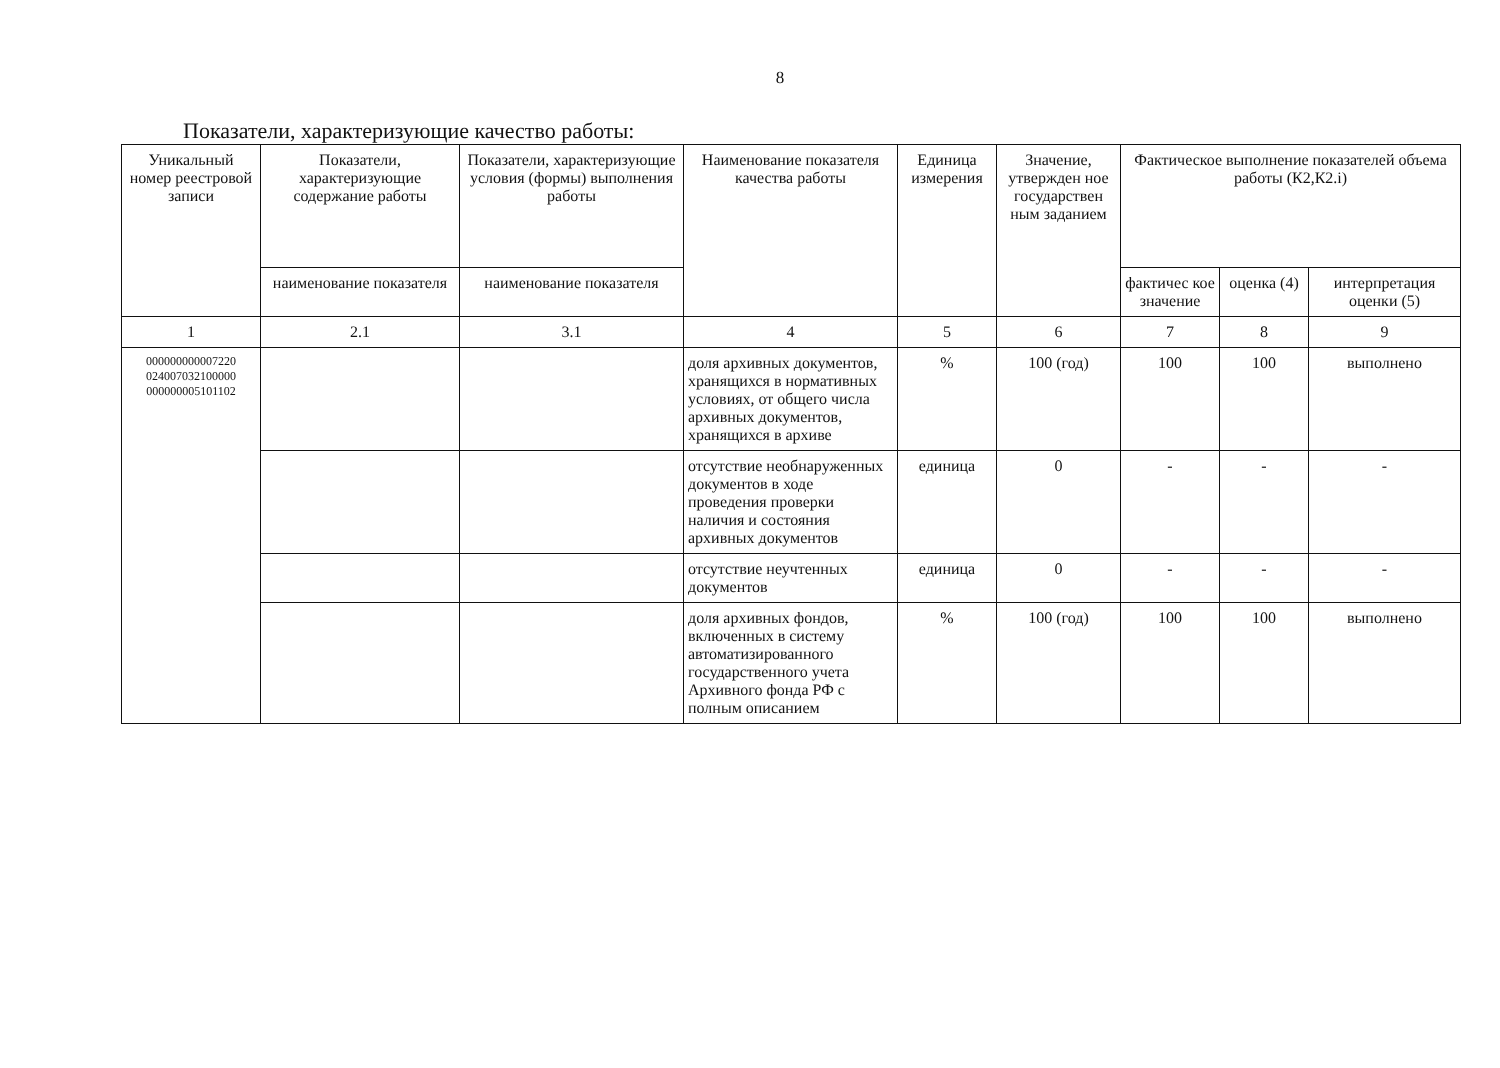8
Показатели, характеризующие качество работы:
| Уникальный номер реестровой записи | Показатели, характеризующие содержание работы | Показатели, характеризующие условия (формы) выполнения работы | Наименование показателя качества работы | Единица измерения | Значение, утвержден ное государствен ным заданием | Фактическое выполнение показателей объема работы (К2,К2.i) | | |
| --- | --- | --- | --- | --- | --- | --- | --- | --- |
| | наименование показателя | наименование показателя | | | | фактичес кое значение | оценка (4) | интерпретация оценки (5) |
| 1 | 2.1 | 3.1 | 4 | 5 | 6 | 7 | 8 | 9 |
| 000000000007220 024007032100000 000000005101102 | | | доля архивных документов, хранящихся в нормативных условиях, от общего числа архивных документов, хранящихся в архиве | % | 100 (год) | 100 | 100 | выполнено |
| | | | отсутствие необнаруженных документов в ходе проведения проверки наличия и состояния архивных документов | единица | 0 | - | - | - |
| | | | отсутствие неучтенных документов | единица | 0 | - | - | - |
| | | | доля архивных фондов, включенных в систему автоматизированного государственного учета Архивного фонда РФ с полным описанием | % | 100 (год) | 100 | 100 | выполнено |